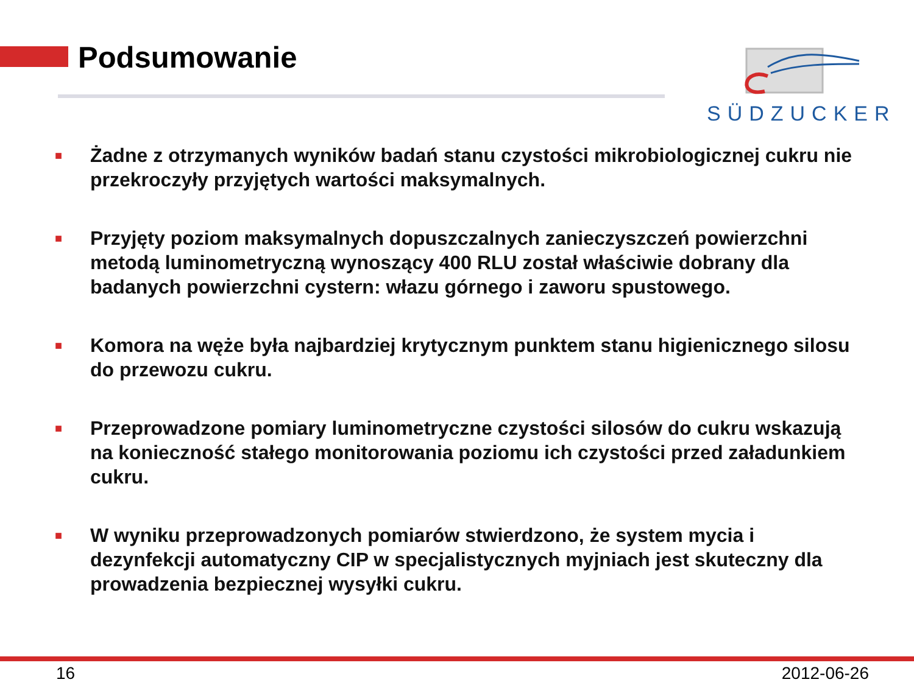Podsumowanie SÜDZUCKER
■ Żadne z otrzymanych wyników badań stanu czystości mikrobiologicznej cukru nie przekroczyły przyjętych wartości maksymalnych.
■ Przyjęty poziom maksymalnych dopuszczalnych zanieczyszczeń powierzchni metodą luminometryczną wynoszący 400 RLU został właściwie dobrany dla badanych powierzchni cystern: włazu górnego i zaworu spustowego.
■ Komora na węże była najbardziej krytycznym punktem stanu higienicznego silosu do przewozu cukru.
■ Przeprowadzone pomiary luminometryczne czystości silosów do cukru wskazują na konieczność stałego monitorowania poziomu ich czystości przed załadunkiem cukru.
■ W wyniku przeprowadzonych pomiarów stwierdzono, że system mycia i dezynfekcji automatyczny CIP w specjalistycznych myjniach jest skuteczny dla prowadzenia bezpiecznej wysyłki cukru.
16 2012-06-26